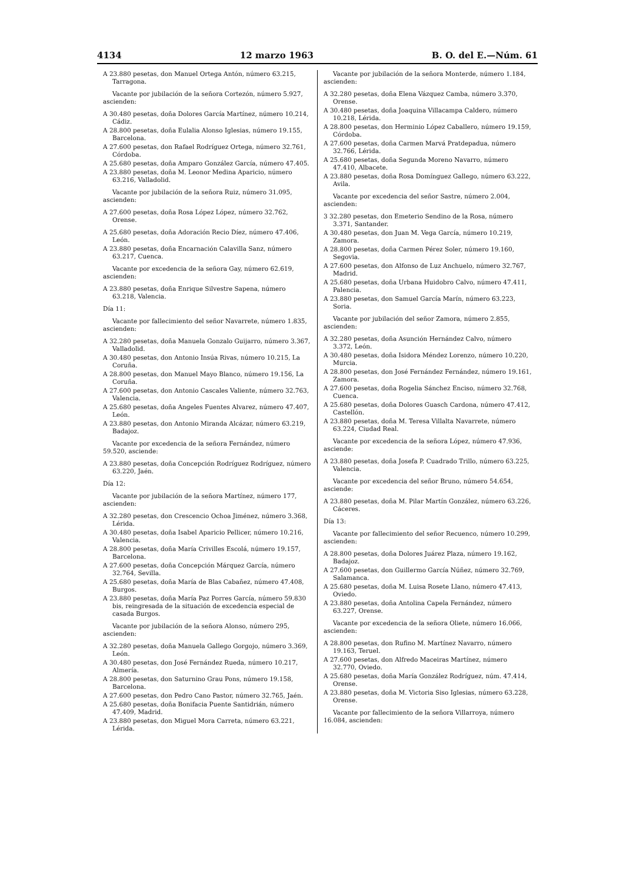4134 12 marzo 1963 B. O. del E.—Núm. 61
A 23.880 pesetas, don Manuel Ortega Antón, número 63.215, Tarragona.
Vacante por jubilación de la señora Cortezón, número 5.927, ascienden:
A 30.480 pesetas, doña Dolores García Martínez, número 10.214, Cádiz.
A 28.800 pesetas, doña Eulalia Alonso Iglesias, número 19.155, Barcelona.
A 27.600 pesetas, don Rafael Rodríguez Ortega, número 32.761, Córdoba.
A 25.680 pesetas, doña Amparo González García, número 47.405.
A 23.880 pesetas, doña M. Leonor Medina Aparicio, número 63.216, Valladolid.
Vacante por jubilación de la señora Ruiz, número 31.095, ascienden:
A 27.600 pesetas, doña Rosa López López, número 32.762, Orense.
A 25.680 pesetas, doña Adoración Recio Díez, número 47.406, León.
A 23.880 pesetas, doña Encarnación Calavilla Sanz, número 63.217, Cuenca.
Vacante por excedencia de la señora Gay, número 62.619, ascienden:
A 23.880 pesetas, doña Enrique Silvestre Sapena, número 63.218, Valencia.
Día 11:
Vacante por fallecimiento del señor Navarrete, número 1.835, ascienden:
A 32.280 pesetas, doña Manuela Gonzalo Guijarro, número 3.367, Valladolid.
A 30.480 pesetas, don Antonio Insúa Rivas, número 10.215, La Coruña.
A 28.800 pesetas, don Manuel Mayo Blanco, número 19.156, La Coruña.
A 27.600 pesetas, don Antonio Cascales Valiente, número 32.763, Valencia.
A 25.680 pesetas, doña Angeles Fuentes Alvarez, número 47.407, León.
A 23.880 pesetas, don Antonio Miranda Alcázar, número 63.219, Badajoz.
Vacante por excedencia de la señora Fernández, número 59.520, asciende:
A 23.880 pesetas, doña Concepción Rodríguez Rodríguez, número 63.220, Jaén.
Día 12:
Vacante por jubilación de la señora Martínez, número 177, ascienden:
A 32.280 pesetas, don Crescencio Ochoa Jiménez, número 3.368, Lérida.
A 30.480 pesetas, doña Isabel Aparicio Pellicer, número 10.216, Valencia.
A 28.800 pesetas, doña María Crivilles Escolá, número 19.157, Barcelona.
A 27.600 pesetas, doña Concepción Márquez García, número 32.764, Sevilla.
A 25.680 pesetas, doña María de Blas Cabañez, número 47.408, Burgos.
A 23.880 pesetas, doña María Paz Porres García, número 59.830 bis, reingresada de la situación de excedencia especial de casada Burgos.
Vacante por jubilación de la señora Alonso, número 295, ascienden:
A 32.280 pesetas, doña Manuela Gallego Gorgojo, número 3.369, León.
A 30.480 pesetas, don José Fernández Rueda, número 10.217, Almería.
A 28.800 pesetas, don Saturnino Grau Pons, número 19.158, Barcelona.
A 27.600 pesetas, don Pedro Cano Pastor, número 32.765, Jaén.
A 25.680 pesetas, doña Bonifacia Puente Santidrián, número 47.409, Madrid.
A 23.880 pesetas, don Miguel Mora Carreta, número 63.221, Lérida.
Vacante por jubilación de la señora Monterde, número 1.184, ascienden:
A 32.280 pesetas, doña Elena Vázquez Camba, número 3.370, Orense.
A 30.480 pesetas, doña Joaquina Villacampa Caldero, número 10.218, Lérida.
A 28.800 pesetas, don Herminio López Caballero, número 19.159, Córdoba.
A 27.600 pesetas, doña Carmen Marvá Pratdepadua, número 32.766, Lérida.
A 25.680 pesetas, doña Segunda Moreno Navarro, número 47.410, Albacete.
A 23.880 pesetas, doña Rosa Domínguez Gallego, número 63.222, Avila.
Vacante por excedencia del señor Sastre, número 2.004, ascienden:
3 32.280 pesetas, don Emeterio Sendino de la Rosa, número 3.371, Santander.
A 30.480 pesetas, don Juan M. Vega García, número 10.219, Zamora.
A 28.800 pesetas, doña Carmen Pérez Soler, número 19.160, Segovia.
A 27.600 pesetas, don Alfonso de Luz Anchuelo, número 32.767, Madrid.
A 25.680 pesetas, doña Urbana Huidobro Calvo, número 47.411, Palencia.
A 23.880 pesetas, don Samuel García Marín, número 63.223, Soria.
Vacante por jubilación del señor Zamora, número 2.855, ascienden:
A 32.280 pesetas, doña Asunción Hernández Calvo, número 3.372, León.
A 30.480 pesetas, doña Isidora Méndez Lorenzo, número 10.220, Murcia.
A 28.800 pesetas, don José Fernández Fernández, número 19.161, Zamora.
A 27.600 pesetas, doña Rogelia Sánchez Enciso, número 32.768, Cuenca.
A 25.680 pesetas, doña Dolores Guasch Cardona, número 47.412, Castellón.
A 23.880 pesetas, doña M. Teresa Villalta Navarrete, número 63.224, Ciudad Real.
Vacante por excedencia de la señora López, número 47.936, asciende:
A 23.880 pesetas, doña Josefa P. Cuadrado Trillo, número 63.225, Valencia.
Vacante por excedencia del señor Bruno, número 54.654, asciende:
A 23.880 pesetas, doña M. Pilar Martín González, número 63.226, Cáceres.
Día 13:
Vacante por fallecimiento del señor Recuenco, número 10.299, ascienden:
A 28.800 pesetas, doña Dolores Juárez Plaza, número 19.162, Badajoz.
A 27.600 pesetas, don Guillermo García Núñez, número 32.769, Salamanca.
A 25.680 pesetas, doña M. Luisa Rosete Llano, número 47.413, Oviedo.
A 23.880 pesetas, doña Antolina Capela Fernández, número 63.227, Orense.
Vacante por excedencia de la señora Oliete, número 16.066, ascienden:
A 28.800 pesetas, don Rufino M. Martínez Navarro, número 19.163, Teruel.
A 27.600 pesetas, don Alfredo Maceiras Martínez, número 32.770, Oviedo.
A 25.680 pesetas, doña María González Rodríguez, núm. 47.414, Orense.
A 23.880 pesetas, doña M. Victoria Siso Iglesias, número 63.228, Orense.
Vacante por fallecimiento de la señora Villarroya, número 16.084, ascienden: